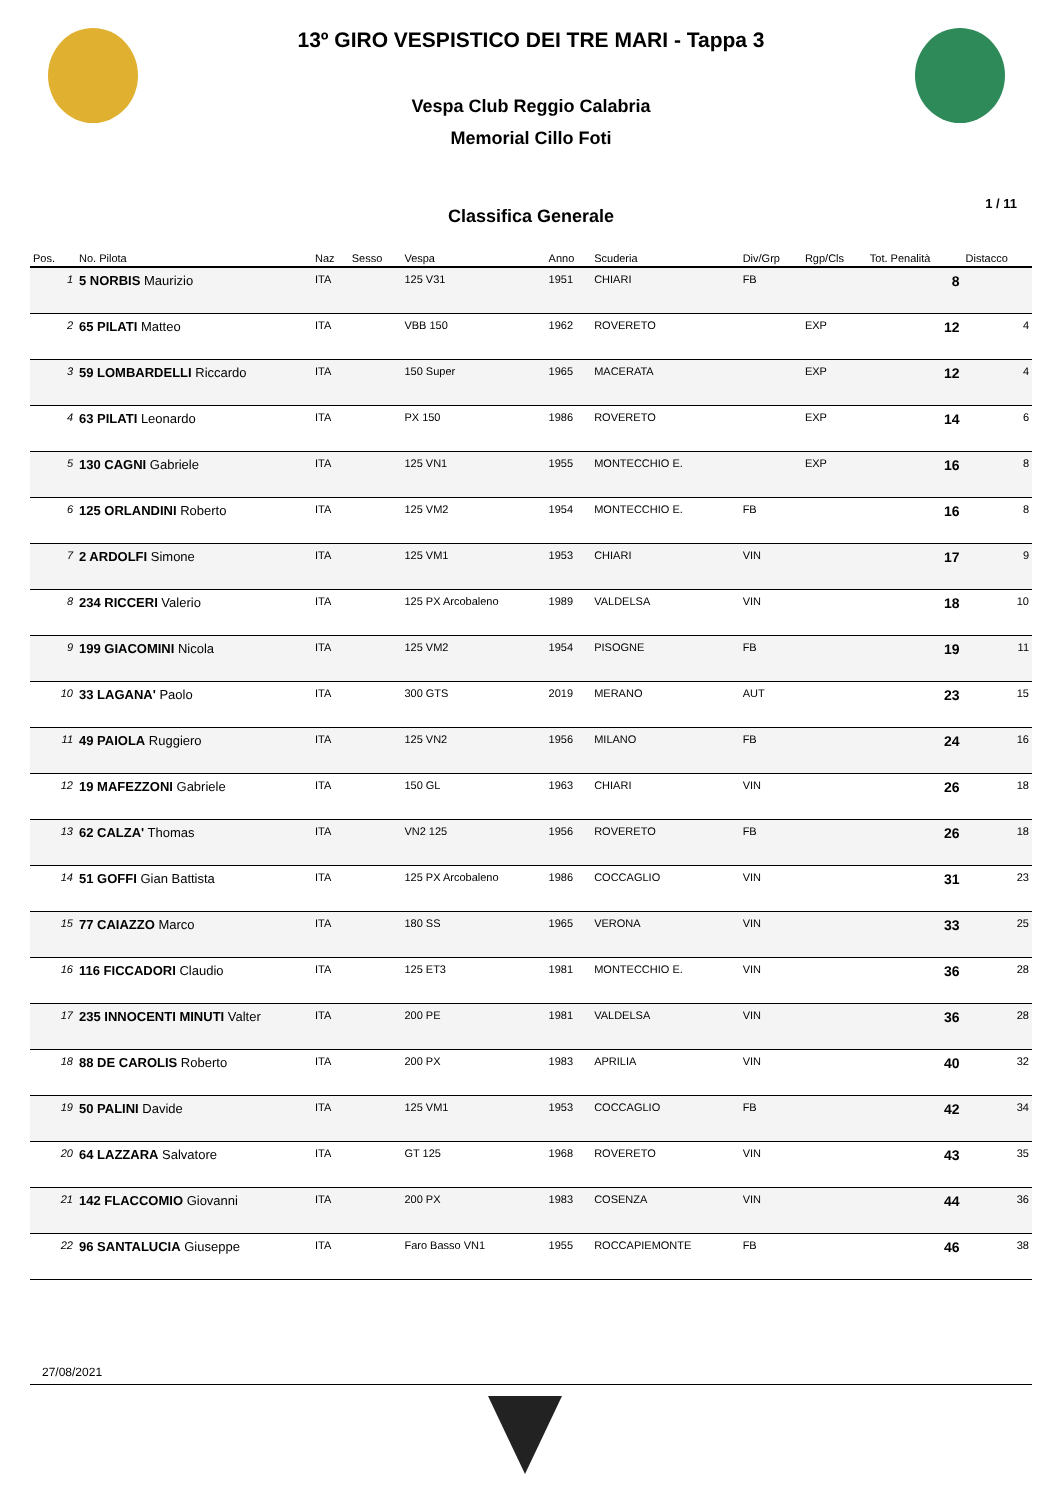13º GIRO VESPISTICO DEI TRE MARI - Tappa 3
Vespa Club Reggio Calabria
Memorial Cillo Foti
Classifica Generale
1 / 11
| Pos. | No. Pilota | Naz | Sesso | Vespa | Anno | Scuderia | Div/Grp | Rgp/Cls | Tot. Penalità | Distacco |
| --- | --- | --- | --- | --- | --- | --- | --- | --- | --- | --- |
| 1 | 5 NORBIS Maurizio | ITA | | 125 V31 | 1951 | CHIARI | FB | | 8 | |
| 2 | 65 PILATI Matteo | ITA | | VBB 150 | 1962 | ROVERETO | | EXP | 12 | 4 |
| 3 | 59 LOMBARDELLI Riccardo | ITA | | 150 Super | 1965 | MACERATA | | EXP | 12 | 4 |
| 4 | 63 PILATI Leonardo | ITA | | PX 150 | 1986 | ROVERETO | | EXP | 14 | 6 |
| 5 | 130 CAGNI Gabriele | ITA | | 125 VN1 | 1955 | MONTECCHIO E. | | EXP | 16 | 8 |
| 6 | 125 ORLANDINI Roberto | ITA | | 125 VM2 | 1954 | MONTECCHIO E. | FB | | 16 | 8 |
| 7 | 2 ARDOLFI Simone | ITA | | 125 VM1 | 1953 | CHIARI | VIN | | 17 | 9 |
| 8 | 234 RICCERI Valerio | ITA | | 125 PX Arcobaleno | 1989 | VALDELSA | VIN | | 18 | 10 |
| 9 | 199 GIACOMINI Nicola | ITA | | 125 VM2 | 1954 | PISOGNE | FB | | 19 | 11 |
| 10 | 33 LAGANA' Paolo | ITA | | 300 GTS | 2019 | MERANO | AUT | | 23 | 15 |
| 11 | 49 PAIOLA Ruggiero | ITA | | 125 VN2 | 1956 | MILANO | FB | | 24 | 16 |
| 12 | 19 MAFEZZONI Gabriele | ITA | | 150 GL | 1963 | CHIARI | VIN | | 26 | 18 |
| 13 | 62 CALZA' Thomas | ITA | | VN2 125 | 1956 | ROVERETO | FB | | 26 | 18 |
| 14 | 51 GOFFI Gian Battista | ITA | | 125 PX Arcobaleno | 1986 | COCCAGLIO | VIN | | 31 | 23 |
| 15 | 77 CAIAZZO Marco | ITA | | 180 SS | 1965 | VERONA | VIN | | 33 | 25 |
| 16 | 116 FICCADORI Claudio | ITA | | 125 ET3 | 1981 | MONTECCHIO E. | VIN | | 36 | 28 |
| 17 | 235 INNOCENTI MINUTI Valter | ITA | | 200 PE | 1981 | VALDELSA | VIN | | 36 | 28 |
| 18 | 88 DE CAROLIS Roberto | ITA | | 200 PX | 1983 | APRILIA | VIN | | 40 | 32 |
| 19 | 50 PALINI Davide | ITA | | 125 VM1 | 1953 | COCCAGLIO | FB | | 42 | 34 |
| 20 | 64 LAZZARA Salvatore | ITA | | GT 125 | 1968 | ROVERETO | VIN | | 43 | 35 |
| 21 | 142 FLACCOMIO Giovanni | ITA | | 200 PX | 1983 | COSENZA | VIN | | 44 | 36 |
| 22 | 96 SANTALUCIA Giuseppe | ITA | | Faro Basso VN1 | 1955 | ROCCAPIEMONTE | FB | | 46 | 38 |
27/08/2021